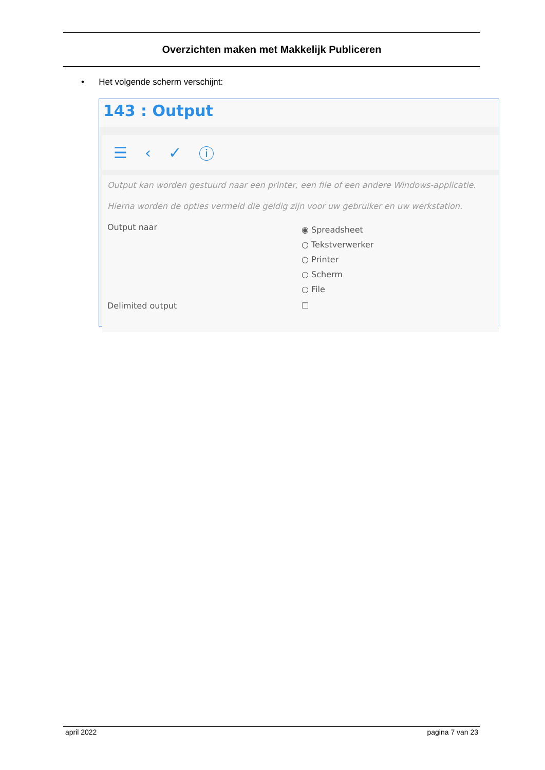Overzichten maken met Makkelijk Publiceren
• Het volgende scherm verschijnt:
143 : Output
☰ ‹ ✓ ⓘ
Output kan worden gestuurd naar een printer, een file of een andere Windows-applicatie.
Hierna worden de opties vermeld die geldig zijn voor uw gebruiker en uw werkstation.
Output naar
◉ Spreadsheet
○ Tekstverwerker
○ Printer
○ Scherm
○ File
Delimited output ☐
april 2022 pagina 7 van 23